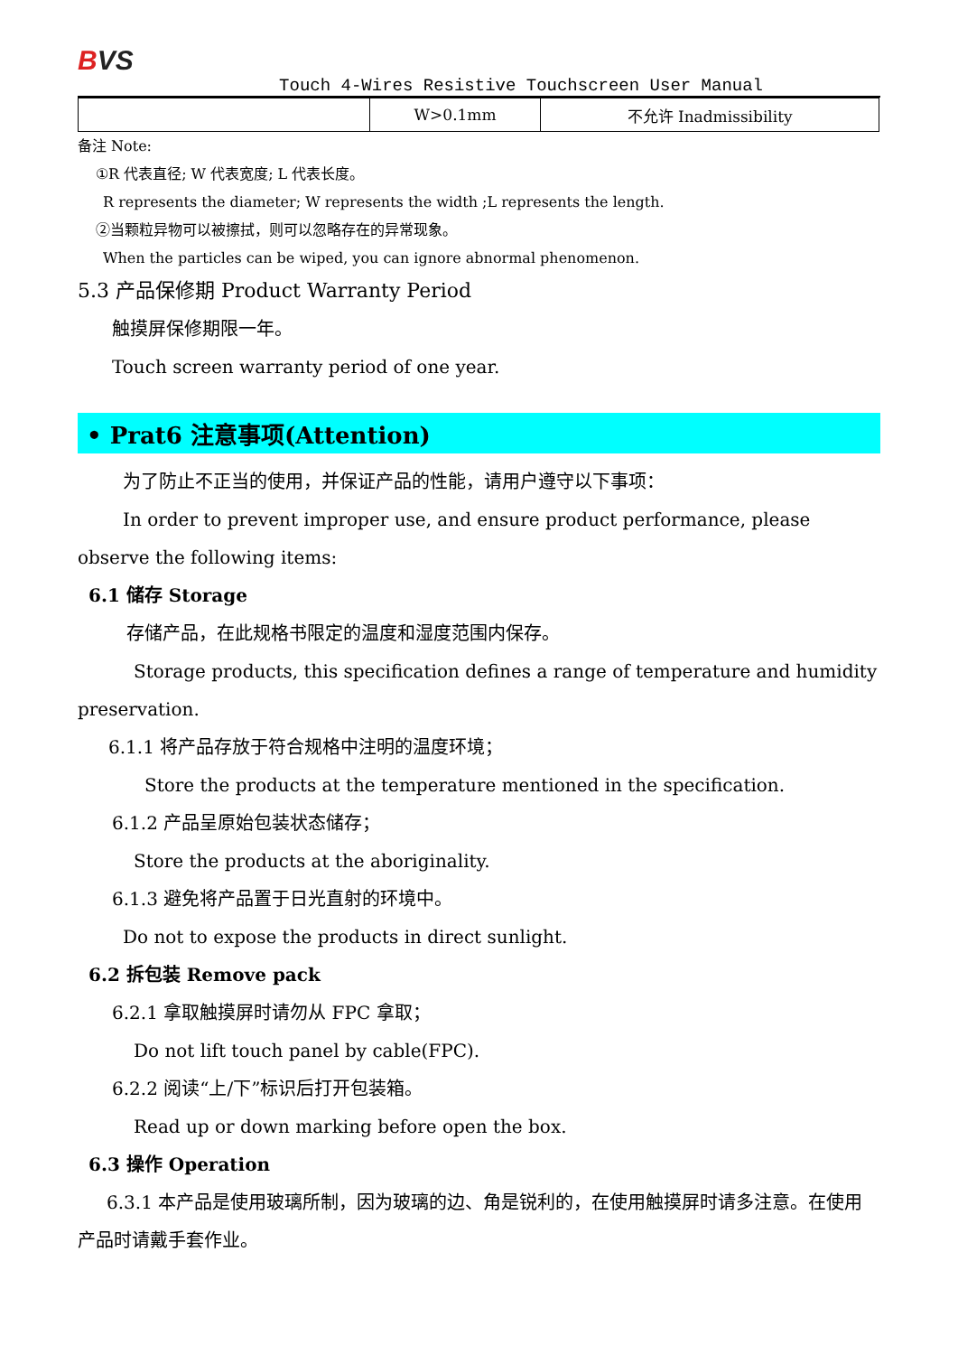BVS
Touch 4-Wires Resistive Touchscreen User Manual
| | W>0.1mm | 不允许 Inadmissibility |
备注 Note:
①R 代表直径; W 代表宽度; L 代表长度。
R represents the diameter; W represents the width ;L represents the length.
②当颗粒异物可以被擦拭，则可以忽略存在的异常现象。
When the particles can be wiped, you can ignore abnormal phenomenon.
5.3 产品保修期 Product Warranty Period
触摸屏保修期限一年。
Touch screen warranty period of one year.
• Prat6 注意事项(Attention)
为了防止不正当的使用，并保证产品的性能，请用户遵守以下事项：
In order to prevent improper use, and ensure product performance, please observe the following items:
6.1 储存 Storage
存储产品，在此规格书限定的温度和湿度范围内保存。
Storage products, this specification defines a range of temperature and humidity preservation.
6.1.1 将产品存放于符合规格中注明的温度环境；
Store the products at the temperature mentioned in the specification.
6.1.2 产品呈原始包装状态储存；
Store the products at the aboriginality.
6.1.3 避免将产品置于日光直射的环境中。
Do not to expose the products in direct sunlight.
6.2 拆包装 Remove pack
6.2.1 拿取触摸屏时请勿从 FPC 拿取；
Do not lift touch panel by cable(FPC).
6.2.2 阅读“上/下”标识后打开包装箱。
Read up or down marking before open the box.
6.3 操作 Operation
6.3.1 本产品是使用玻璃所制，因为玻璃的边、角是锐利的，在使用触摸屏时请多注意。在使用产品时请戴手套作业。